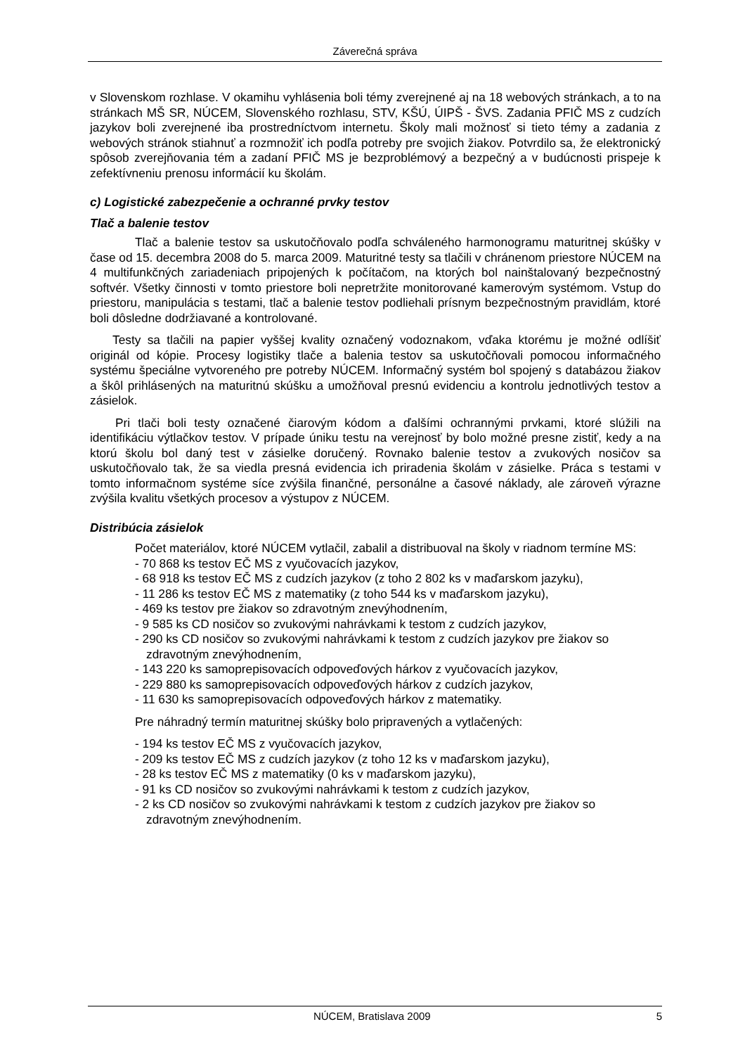Záverečná správa
v Slovenskom rozhlase. V okamihu vyhlásenia boli témy zverejnené aj na 18 webových stránkach, a to na stránkach MŠ SR, NÚCEM, Slovenského rozhlasu, STV, KŠÚ, ÚIPŠ - ŠVS. Zadania PFIČ MS z cudzích jazykov boli zverejnené iba prostredníctvom internetu. Školy mali možnosť si tieto témy a zadania z webových stránok stiahnuť a rozmnožiť ich podľa potreby pre svojich žiakov. Potvrdilo sa, že elektronický spôsob zverejňovania tém a zadaní PFIČ MS je bezproblémový a bezpečný a v budúcnosti prispeje k zefektívneniu prenosu informácií ku školám.
c) Logistické zabezpečenie a ochranné prvky testov
Tlač a balenie testov
Tlač a balenie testov sa uskutočňovalo podľa schváleného harmonogramu maturitnej skúšky v čase od 15. decembra 2008 do 5. marca 2009. Maturitné testy sa tlačili v chránenom priestore NÚCEM na 4 multifunkčných zariadeniach pripojených k počítačom, na ktorých bol nainštalovaný bezpečnostný softvér. Všetky činnosti v tomto priestore boli nepretržite monitorované kamerovým systémom. Vstup do priestoru, manipulácia s testami, tlač a balenie testov podliehali prísnym bezpečnostným pravidlám, ktoré boli dôsledne dodržiavané a kontrolované.
Testy sa tlačili na papier vyššej kvality označený vodoznakom, vďaka ktorému je možné odlíšiť originál od kópie. Procesy logistiky tlače a balenia testov sa uskutočňovali pomocou informačného systému špeciálne vytvoreného pre potreby NÚCEM. Informačný systém bol spojený s databázou žiakov a škôl prihlásených na maturitnú skúšku a umožňoval presnú evidenciu a kontrolu jednotlivých testov a zásielok.
Pri tlači boli testy označené čiarovým kódom a ďalšími ochrannými prvkami, ktoré slúžili na identifikáciu výtlačkov testov. V prípade úniku testu na verejnosť by bolo možné presne zistiť, kedy a na ktorú školu bol daný test v zásielke doručený. Rovnako balenie testov a zvukových nosičov sa uskutočňovalo tak, že sa viedla presná evidencia ich priradenia školám v zásielke. Práca s testami v tomto informačnom systéme síce zvýšila finančné, personálne a časové náklady, ale zároveň výrazne zvýšila kvalitu všetkých procesov a výstupov z NÚCEM.
Distribúcia zásielok
Počet materiálov, ktoré NÚCEM vytlačil, zabalil a distribuoval na školy v riadnom termíne MS:
- 70 868 ks testov EČ MS z vyučovacích jazykov,
- 68 918 ks testov EČ MS z cudzích jazykov (z toho 2 802 ks v maďarskom jazyku),
- 11 286 ks testov EČ MS z matematiky (z toho 544 ks v maďarskom jazyku),
- 469 ks testov pre žiakov so zdravotným znevýhodnením,
- 9 585 ks CD nosičov so zvukovými nahrávkami k testom z cudzích jazykov,
- 290 ks CD nosičov so zvukovými nahrávkami k testom z cudzích jazykov pre žiakov so zdravotným znevýhodnením,
- 143 220 ks samoprepisovacích odpoveďových hárkov z vyučovacích jazykov,
- 229 880 ks samoprepisovacích odpoveďových hárkov z cudzích jazykov,
- 11 630 ks samoprepisovacích odpoveďových hárkov z matematiky.
Pre náhradný termín maturitnej skúšky bolo pripravených a vytlačených:
- 194 ks testov EČ MS z vyučovacích jazykov,
- 209 ks testov EČ MS z cudzích jazykov (z toho 12 ks v maďarskom jazyku),
- 28 ks testov EČ MS z matematiky (0 ks v maďarskom jazyku),
- 91 ks CD nosičov so zvukovými nahrávkami k testom z cudzích jazykov,
- 2 ks CD nosičov so zvukovými nahrávkami k testom z cudzích jazykov pre žiakov so zdravotným znevýhodnením.
NÚCEM, Bratislava 2009 5